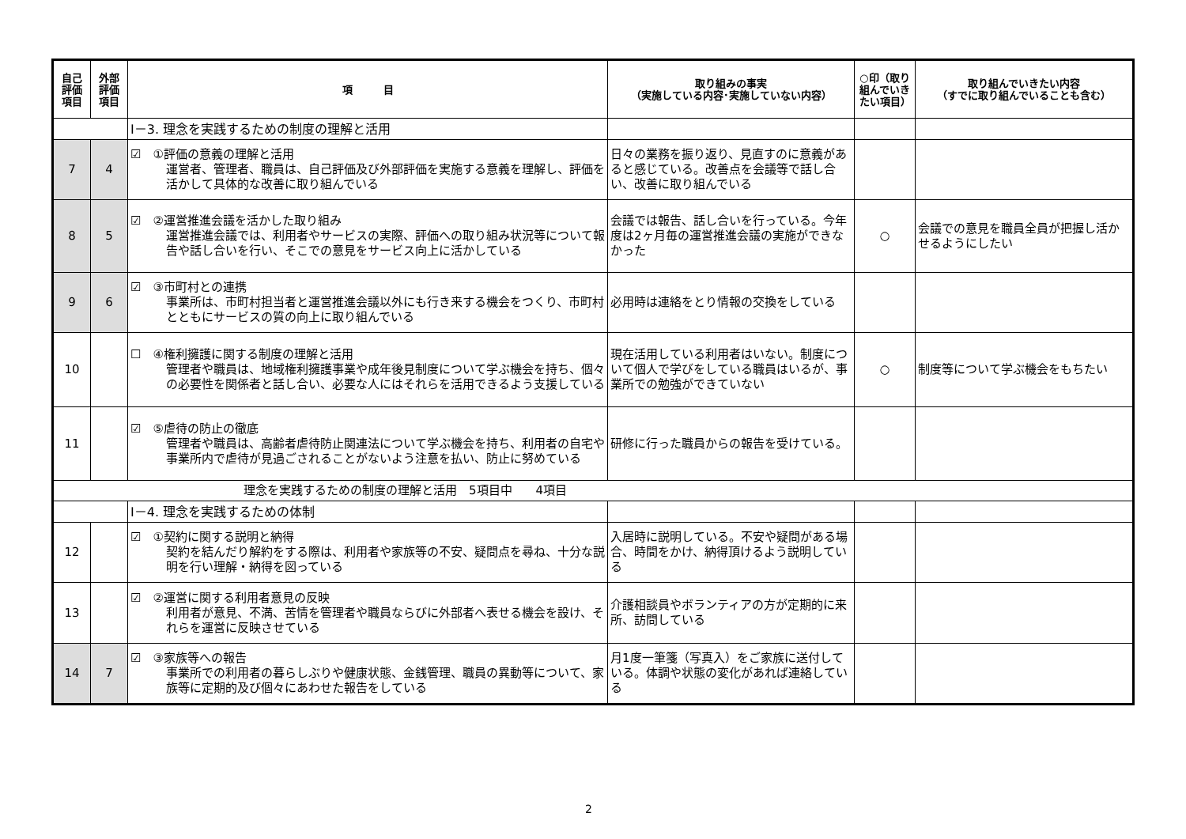| 自己 評価 項目 | 外部 評価 項目 | 項 目 | 取り組みの事実 （実施している内容･実施していない内容） | ○印（取り組んでいきたい項目） | 取り組んでいきたい内容 （すでに取り組んでいることも含む） |
| --- | --- | --- | --- | --- | --- |
| | | Ⅰ－3. 理念を実践するための制度の理解と活用 | | | |
| 7 | 4 | ☑ ①評価の意義の理解と活用 運営者、管理者、職員は、自己評価及び外部評価を実施する意義を理解し、評価を活かして具体的な改善に取り組んでいる | 日々の業務を振り返り、見直すのに意義があると感じている。改善点を会議等で話し合い、改善に取り組んでいる | | |
| 8 | 5 | ☑ ②運営推進会議を活かした取り組み 運営推進会議では、利用者やサービスの実際、評価への取り組み状況等について報告や話し合いを行い、そこでの意見をサービス向上に活かしている | 会議では報告、話し合いを行っている。今年度は2ヶ月毎の運営推進会議の実施ができなかった | ○ | 会議での意見を職員全員が把握し活かせるようにしたい |
| 9 | 6 | ☑ ③市町村との連携 事業所は、市町村担当者と運営推進会議以外にも行き来する機会をつくり、市町村とともにサービスの質の向上に取り組んでいる | 必用時は連絡をとり情報の交換をしている | | |
| 10 | | ☐ ④権利擁護に関する制度の理解と活用 管理者や職員は、地域権利擁護事業や成年後見制度について学ぶ機会を持ち、個々の必要性を関係者と話し合い、必要な人にはそれらを活用できるよう支援している | 現在活用している利用者はいない。制度について個人で学びをしている職員はいるが、事業所での勉強ができていない | ○ | 制度等について学ぶ機会をもちたい |
| 11 | | ☑ ⑤虐待の防止の徹底 管理者や職員は、高齢者虐待防止関連法について学ぶ機会を持ち、利用者の自宅や事業所内で虐待が見過ごされることがないよう注意を払い、防止に努めている | 研修に行った職員からの報告を受けている。 | | |
| 理念を実践するための制度の理解と活用 5項目中 4項目 | | | | | |
| | | Ⅰ－4. 理念を実践するための体制 | | | |
| 12 | | ☑ ①契約に関する説明と納得 契約を結んだり解約をする際は、利用者や家族等の不安、疑問点を尋ね、十分な説明を行い理解・納得を図っている | 入居時に説明している。不安や疑問がある場合、時間をかけ、納得頂けるよう説明している | | |
| 13 | | ☑ ②運営に関する利用者意見の反映 利用者が意見、不満、苦情を管理者や職員ならびに外部者へ表せる機会を設け、それらを運営に反映させている | 介護相談員やボランティアの方が定期的に来所、訪問している | | |
| 14 | 7 | ☑ ③家族等への報告 事業所での利用者の暮らしぶりや健康状態、金銭管理、職員の異動等について、家族等に定期的及び個々にあわせた報告をしている | 月1度一筆箋（写真入）をご家族に送付している。体調や状態の変化があれば連絡している | | |
2